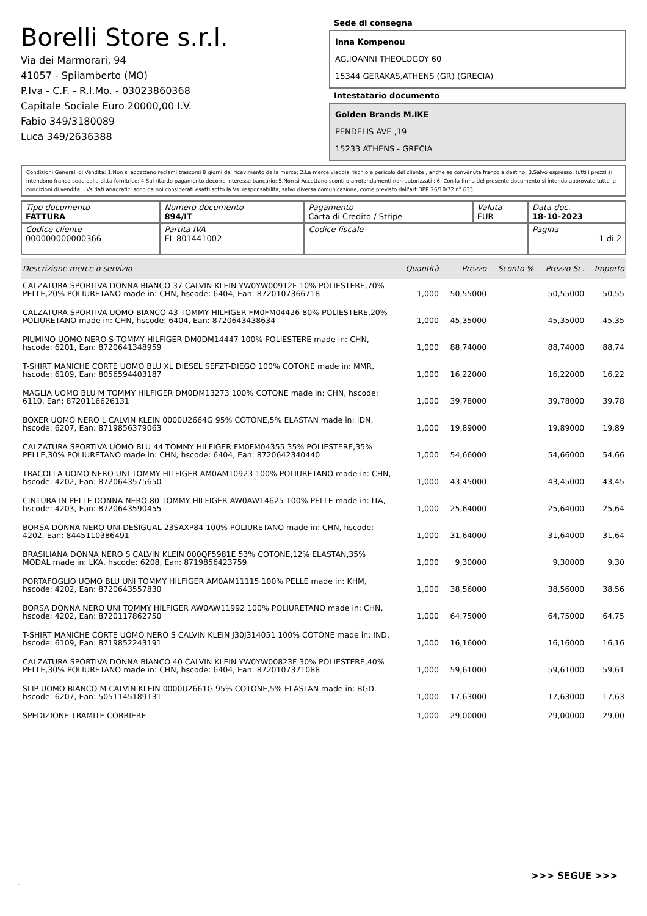Borelli Store s.r.l.
Via dei Marmorari, 94
41057 - Spilamberto (MO)
P.Iva - C.F. - R.I.Mo. - 03023860368
Capitale Sociale Euro 20000,00 I.V.
Fabio 349/3180089
Luca 349/2636388
Sede di consegna
Inna Kompenou
AG.IOANNI THEOLOGOY 60
15344 GERAKAS,ATHENS (GR) (GRECIA)
Intestatario documento
Golden Brands M.IKE
PENDELIS AVE ,19
15233 ATHENS - GRECIA
Condizioni Generali di Vendita: 1.Non si accettano reclami trascorsi 8 giorni dal ricevimento della merce; 2.La merce viaggia rischio e pericolo del cliente , anche se convenuta franco a destino; 3.Salvo espresso, tutti i prezzi si intendono franco sede dalla ditta fornitrice; 4.Sul ritardo pagamento decorre interesse bancario; 5.Non si Accettano sconti o arrotondamenti non autorizzati ; 6. Con la firma del presente documento si intendo approvate tutte le condizioni di vendita. I Vs dati anagrafici sono da noi considerati esatti sotto la Vs. responsabilità, salvo diversa comunicazione, come previsto dall'art DPR 26/10/72 n° 633.
| Tipo documento FATTURA | Numero documento 894/IT | Pagamento Carta di Credito / Stripe | Valuta EUR | Data doc. 18-10-2023 |
| Codice cliente 000000000000366 | Partita IVA EL 801441002 | Codice fiscale | | Pagina 1 di 2 |
| Descrizione merce o servizio | Quantità | Prezzo | Sconto % | Prezzo Sc. | Importo |
| --- | --- | --- | --- | --- | --- |
| CALZATURA SPORTIVA DONNA BIANCO 37 CALVIN KLEIN YW0YW00912F 10% POLIESTERE,70% PELLE,20% POLIURETANO made in: CHN, hscode: 6404, Ean: 8720107366718 | 1,000 | 50,55000 | | 50,55000 | 50,55 |
| CALZATURA SPORTIVA UOMO BIANCO 43 TOMMY HILFIGER FM0FM04426 80% POLIESTERE,20% POLIURETANO made in: CHN, hscode: 6404, Ean: 8720643438634 | 1,000 | 45,35000 | | 45,35000 | 45,35 |
| PIUMINO UOMO NERO S TOMMY HILFIGER DM0DM14447 100% POLIESTERE made in: CHN, hscode: 6201, Ean: 8720641348959 | 1,000 | 88,74000 | | 88,74000 | 88,74 |
| T-SHIRT MANICHE CORTE UOMO BLU XL DIESEL SEFZT-DIEGO 100% COTONE made in: MMR, hscode: 6109, Ean: 8056594403187 | 1,000 | 16,22000 | | 16,22000 | 16,22 |
| MAGLIA UOMO BLU M TOMMY HILFIGER DM0DM13273 100% COTONE made in: CHN, hscode: 6110, Ean: 8720116626131 | 1,000 | 39,78000 | | 39,78000 | 39,78 |
| BOXER UOMO NERO L CALVIN KLEIN 0000U2664G 95% COTONE,5% ELASTAN made in: IDN, hscode: 6207, Ean: 8719856379063 | 1,000 | 19,89000 | | 19,89000 | 19,89 |
| CALZATURA SPORTIVA UOMO BLU 44 TOMMY HILFIGER FM0FM04355 35% POLIESTERE,35% PELLE,30% POLIURETANO made in: CHN, hscode: 6404, Ean: 8720642340440 | 1,000 | 54,66000 | | 54,66000 | 54,66 |
| TRACOLLA UOMO NERO UNI TOMMY HILFIGER AM0AM10923 100% POLIURETANO made in: CHN, hscode: 4202, Ean: 8720643575650 | 1,000 | 43,45000 | | 43,45000 | 43,45 |
| CINTURA IN PELLE DONNA NERO 80 TOMMY HILFIGER AW0AW14625 100% PELLE made in: ITA, hscode: 4203, Ean: 8720643590455 | 1,000 | 25,64000 | | 25,64000 | 25,64 |
| BORSA DONNA NERO UNI DESIGUAL 23SAXP84 100% POLIURETANO made in: CHN, hscode: 4202, Ean: 8445110386491 | 1,000 | 31,64000 | | 31,64000 | 31,64 |
| BRASILIANA DONNA NERO S CALVIN KLEIN 000QF5981E 53% COTONE,12% ELASTAN,35% MODAL made in: LKA, hscode: 6208, Ean: 8719856423759 | 1,000 | 9,30000 | | 9,30000 | 9,30 |
| PORTAFOGLIO UOMO BLU UNI TOMMY HILFIGER AM0AM11115 100% PELLE made in: KHM, hscode: 4202, Ean: 8720643557830 | 1,000 | 38,56000 | | 38,56000 | 38,56 |
| BORSA DONNA NERO UNI TOMMY HILFIGER AW0AW11992 100% POLIURETANO made in: CHN, hscode: 4202, Ean: 8720117862750 | 1,000 | 64,75000 | | 64,75000 | 64,75 |
| T-SHIRT MANICHE CORTE UOMO NERO S CALVIN KLEIN J30J314051 100% COTONE made in: IND, hscode: 6109, Ean: 8719852243191 | 1,000 | 16,16000 | | 16,16000 | 16,16 |
| CALZATURA SPORTIVA DONNA BIANCO 40 CALVIN KLEIN YW0YW00823F 30% POLIESTERE,40% PELLE,30% POLIURETANO made in: CHN, hscode: 6404, Ean: 8720107371088 | 1,000 | 59,61000 | | 59,61000 | 59,61 |
| SLIP UOMO BIANCO M CALVIN KLEIN 0000U2661G 95% COTONE,5% ELASTAN made in: BGD, hscode: 6207, Ean: 5051145189131 | 1,000 | 17,63000 | | 17,63000 | 17,63 |
| SPEDIZIONE TRAMITE CORRIERE | 1,000 | 29,00000 | | 29,00000 | 29,00 |
>>> SEGUE >>>
-